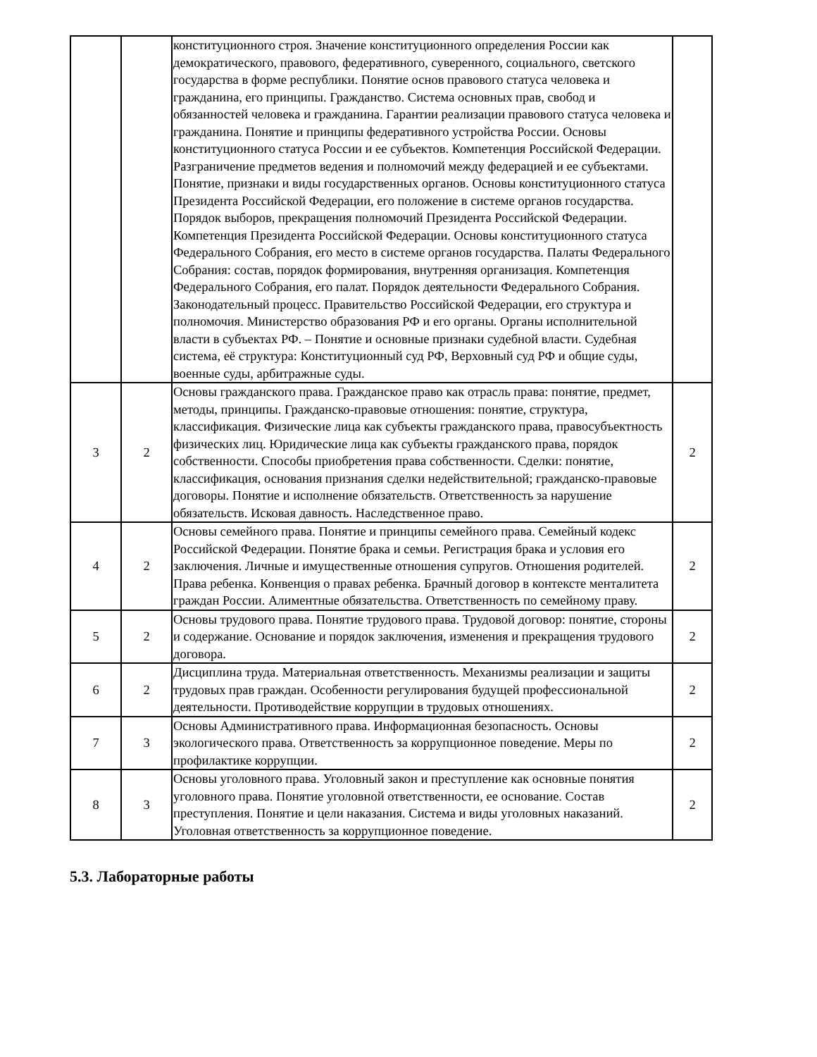| | | конституционного строя. Значение конституционного определения России как демократического, правового, федеративного, суверенного, социального, светского государства в форме республики. Понятие основ правового статуса человека и гражданина, его принципы. Гражданство. Система основных прав, свобод и обязанностей человека и гражданина. Гарантии реализации правового статуса человека и гражданина. Понятие и принципы федеративного устройства России. Основы конституционного статуса России и ее субъектов. Компетенция Российской Федерации. Разграничение предметов ведения и полномочий между федерацией и ее субъектами. Понятие, признаки и виды государственных органов. Основы конституционного статуса Президента Российской Федерации, его положение в системе органов государства. Порядок выборов, прекращения полномочий Президента Российской Федерации. Компетенция Президента Российской Федерации. Основы конституционного статуса Федерального Собрания, его место в системе органов государства. Палаты Федерального Собрания: состав, порядок формирования, внутренняя организация. Компетенция Федерального Собрания, его палат. Порядок деятельности Федерального Собрания. Законодательный процесс. Правительство Российской Федерации, его структура и полномочия. Министерство образования РФ и его органы. Органы исполнительной власти в субъектах РФ. – Понятие и основные признаки судебной власти. Судебная система, её структура: Конституционный суд РФ, Верховный суд РФ и общие суды, военные суды, арбитражные суды. | |
| 3 | 2 | Основы гражданского права. Гражданское право как отрасль права: понятие, предмет, методы, принципы. Гражданско-правовые отношения: понятие, структура, классификация. Физические лица как субъекты гражданского права, правосубъектность физических лиц. Юридические лица как субъекты гражданского права, порядок собственности. Способы приобретения права собственности. Сделки: понятие, классификация, основания признания сделки недействительной; гражданско-правовые договоры. Понятие и исполнение обязательств. Ответственность за нарушение обязательств. Исковая давность. Наследственное право. | 2 |
| 4 | 2 | Основы семейного права. Понятие и принципы семейного права. Семейный кодекс Российской Федерации. Понятие брака и семьи. Регистрация брака и условия его заключения. Личные и имущественные отношения супругов. Отношения родителей. Права ребенка. Конвенция о правах ребенка. Брачный договор в контексте менталитета граждан России. Алиментные обязательства. Ответственность по семейному праву. | 2 |
| 5 | 2 | Основы трудового права. Понятие трудового права. Трудовой договор: понятие, стороны и содержание. Основание и порядок заключения, изменения и прекращения трудового договора. | 2 |
| 6 | 2 | Дисциплина труда. Материальная ответственность. Механизмы реализации и защиты трудовых прав граждан. Особенности регулирования будущей профессиональной деятельности. Противодействие коррупции в трудовых отношениях. | 2 |
| 7 | 3 | Основы Административного права. Информационная безопасность. Основы экологического права. Ответственность за коррупционное поведение. Меры по профилактике коррупции. | 2 |
| 8 | 3 | Основы уголовного права. Уголовный закон и преступление как основные понятия уголовного права. Понятие уголовной ответственности, ее основание. Состав преступления. Понятие и цели наказания. Система и виды уголовных наказаний. Уголовная ответственность за коррупционное поведение. | 2 |
5.3. Лабораторные работы